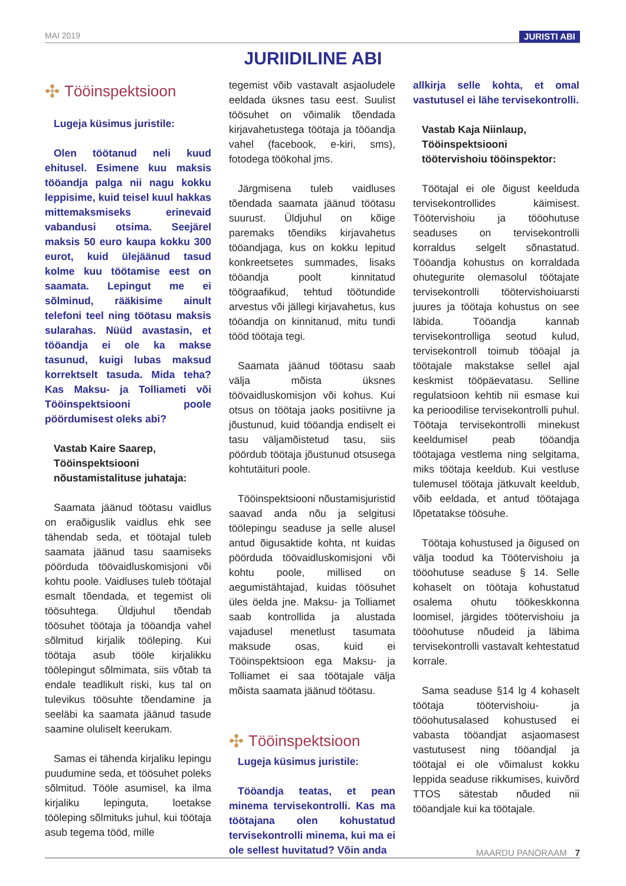MAI 2019 JURISTI ABI
JURIIDILINE ABI
✣ Tööinspektsioon
Lugeja küsimus juristile:
Olen töötanud neli kuud ehitusel. Esimene kuu maksis tööandja palga nii nagu kokku leppisime, kuid teisel kuul hakkas mittemaksmiseks erinevaid vabandusi otsima. Seejärel maksis 50 euro kaupa kokku 300 eurot, kuid ülejäänud tasud kolme kuu töötamise eest on saamata. Lepingut me ei sõlminud, rääkisime ainult telefoni teel ning töötasu maksis sularahas. Nüüd avastasin, et tööandja ei ole ka makse tasunud, kuigi lubas maksud korrektselt tasuda. Mida teha? Kas Maksu- ja Tolliameti või Tööinspektsiooni poole pöördumisest oleks abi?
Vastab Kaire Saarep,
Tööinspektsiooni
nõustamistalituse juhataja:
Saamata jäänud töötasu vaidlus on eraõiguslik vaidlus ehk see tähendab seda, et töötajal tuleb saamata jäänud tasu saamiseks pöörduda töövaidluskomisjoni või kohtu poole. Vaidluses tuleb töötajal esmalt tõendada, et tegemist oli töösuhtega. Üldjuhul tõendab töösuhet töötaja ja tööandja vahel sõlmitud kirjalik tööleping. Kui töötaja asub tööle kirjalikku tööleping­ut sõlmimata, siis võtab ta endale teadlikult riski, kus tal on tulevikus töösuhte tõendamine ja seeläbi ka saamata jäänud tasude saamine oluliselt keerukam.
Samas ei tähenda kirjaliku lepingu puudumine seda, et töösuhet poleks sõlmitud. Tööle asumisel, ka ilma kirjaliku lepinguta, loetakse tööleping sõlmituks juhul, kui töötaja asub tegema tööd, mille
tegemist võib vastavalt asjaoludele eeldada üksnes tasu eest. Suulist töösuhet on võimalik tõendada kirjavahetustega töötaja ja tööandja vahel (facebook, e-kiri, sms), fotodega töökohal jms.
Järgmisena tuleb vaidluses tõendada saamata jäänud töötasu suurust. Üldjuhul on kõige paremaks tõendiks kirjavahetus tööandjaga, kus on kokku lepitud konkreetsetes summades, lisaks tööandja poolt kinnitatud töögraafikud, tehtud töötundide arvestus või jällegi kirjavahetus, kus tööandja on kinnitanud, mitu tundi tööd töötaja tegi.
Saamata jäänud töötasu saab välja mõista üksnes töövaidluskomisjon või kohus. Kui otsus on töötaja jaoks positiivne ja jõustunud, kuid tööandja endiselt ei tasu väljamõistetud tasu, siis pöördub töötaja jõustunud otsusega kohtutäituri poole.
Tööinspektsiooni nõustamisjuristid saavad anda nõu ja selgitusi töölepingu seaduse ja selle alusel antud õigusaktide kohta, nt kuidas pöörduda töövaidluskomisjoni või kohtu poole, millised on aegumistähtajad, kuidas töösuhet üles öelda jne. Maksu- ja Tolliamet saab kontrollida ja alustada vajadusel menetlust tasumata maksude osas, kuid ei Tööinspektsioon ega Maksu- ja Tolliamet ei saa töötajale välja mõista saamata jäänud töötasu.
✣ Tööinspektsioon
Lugeja küsimus juristile:
Tööandja teatas, et pean minema tervisekontrolli. Kas ma töötajana olen kohustatud tervisekontrolli minema, kui ma ei ole sellest huvitatud? Võin anda
allkirja selle kohta, et omal vastutusel ei lähe tervisekontrolli.
Vastab Kaja Niinlaup,
Tööinspektsiooni
töötervishoiu tööinspektor:
Töötajal ei ole õigust keelduda tervisekontrollides käimisest. Töötervishoiu ja tööohutuse seaduses on tervisekontrolli korraldus selgelt sõnastatud. Tööandja kohustus on korraldada ohutegurite olemasolul töötajate tervisekontrolli töötervishoiuarsti juures ja töötaja kohustus on see läbida. Tööandja kannab tervisekontrolliga seotud kulud, tervisekontroll toimub tööajal ja töötajale makstakse sellel ajal keskmist tööpäevatasu. Selline regulatsioon kehtib nii esmase kui ka perioodilise tervisekontrolli puhul. Töötaja tervisekontrolli minekust keeldumisel peab tööandja töötajaga vestlema ning selgitama, miks töötaja keeldub. Kui vestluse tulemusel töötaja jätkuvalt keeldub, võib eeldada, et antud töötajaga lõpetatakse töösuhe.
Töötaja kohustused ja õigused on välja toodud ka Töötervishoiu ja tööohutuse seaduse § 14. Selle kohaselt on töötaja kohustatud osalema ohutu töökeskkonna loomisel, järgides töötervishoiu ja tööohutuse nõudeid ja läbima tervisekontrolli vastavalt kehtestatud korrale.
Sama seaduse §14 lg 4 kohaselt töötaja töötervishoiu- ja tööohutusalased kohustused ei vabasta tööandjat asjaomasest vastutusest ning tööandjal ja töötajal ei ole võimalust kokku leppida seaduse rikkumises, kuivõrd TTOS sätestab nõuded nii tööandjale kui ka töötajale.
MAARDU PANORAAM 7